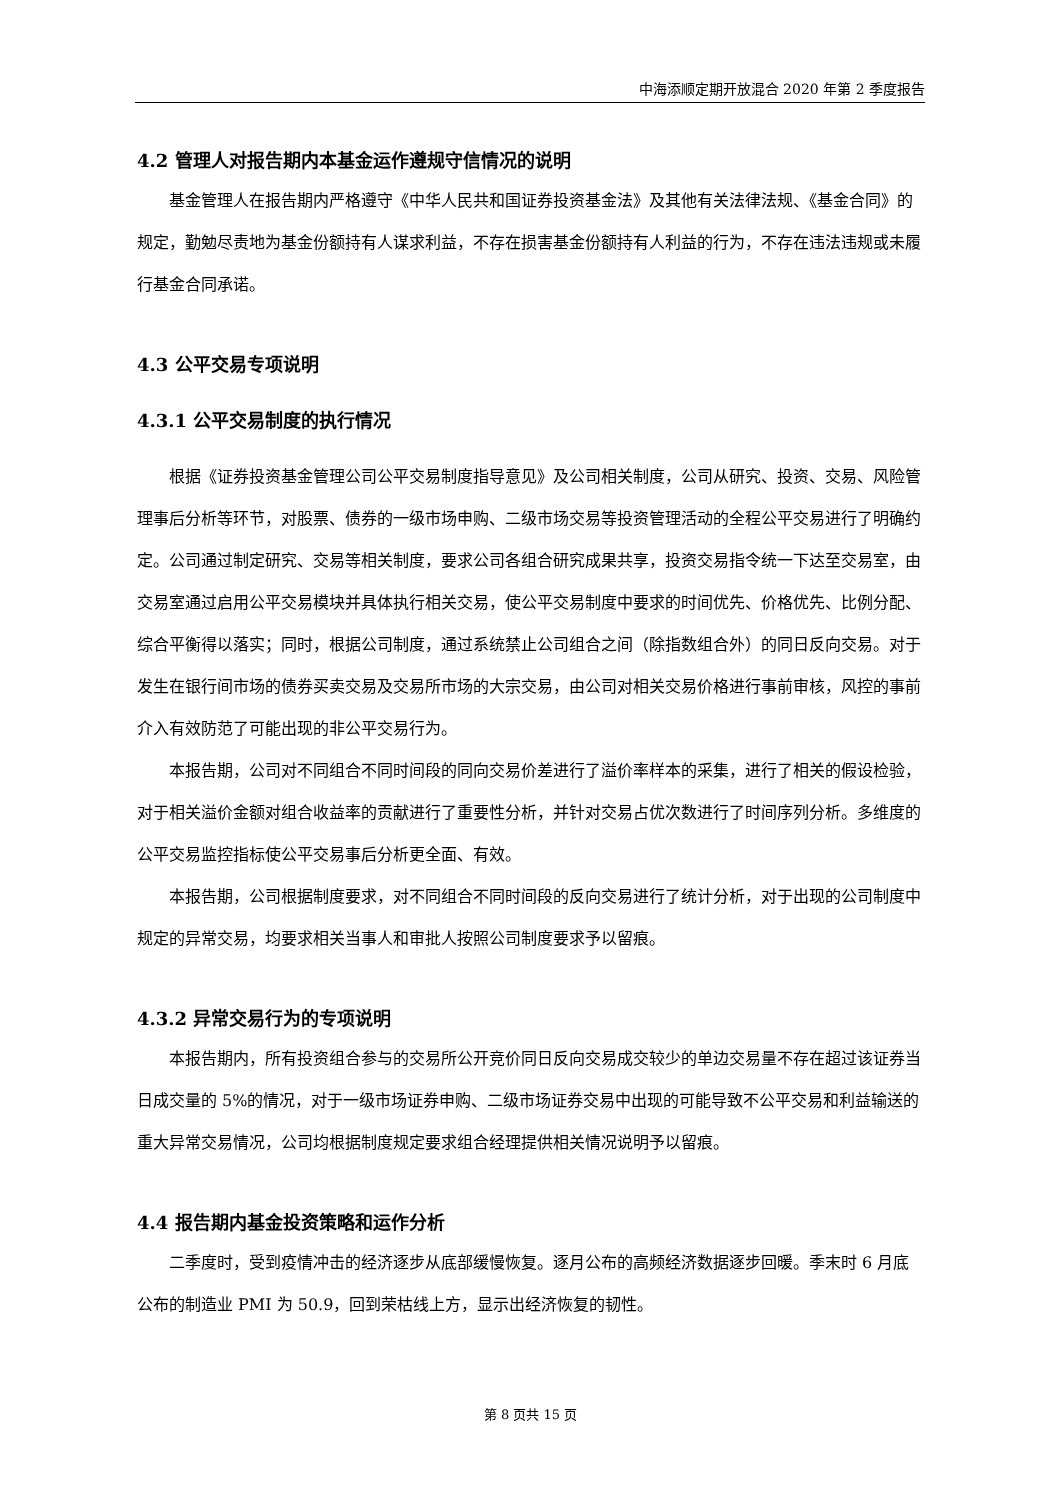中海添顺定期开放混合 2020 年第 2 季度报告
4.2 管理人对报告期内本基金运作遵规守信情况的说明
基金管理人在报告期内严格遵守《中华人民共和国证券投资基金法》及其他有关法律法规、《基金合同》的规定，勤勉尽责地为基金份额持有人谋求利益，不存在损害基金份额持有人利益的行为，不存在违法违规或未履行基金合同承诺。
4.3 公平交易专项说明
4.3.1 公平交易制度的执行情况
根据《证券投资基金管理公司公平交易制度指导意见》及公司相关制度，公司从研究、投资、交易、风险管理事后分析等环节，对股票、债券的一级市场申购、二级市场交易等投资管理活动的全程公平交易进行了明确约定。公司通过制定研究、交易等相关制度，要求公司各组合研究成果共享，投资交易指令统一下达至交易室，由交易室通过启用公平交易模块并具体执行相关交易，使公平交易制度中要求的时间优先、价格优先、比例分配、综合平衡得以落实；同时，根据公司制度，通过系统禁止公司组合之间（除指数组合外）的同日反向交易。对于发生在银行间市场的债券买卖交易及交易所市场的大宗交易，由公司对相关交易价格进行事前审核，风控的事前介入有效防范了可能出现的非公平交易行为。
本报告期，公司对不同组合不同时间段的同向交易价差进行了溢价率样本的采集，进行了相关的假设检验，对于相关溢价金额对组合收益率的贡献进行了重要性分析，并针对交易占优次数进行了时间序列分析。多维度的公平交易监控指标使公平交易事后分析更全面、有效。
本报告期，公司根据制度要求，对不同组合不同时间段的反向交易进行了统计分析，对于出现的公司制度中规定的异常交易，均要求相关当事人和审批人按照公司制度要求予以留痕。
4.3.2 异常交易行为的专项说明
本报告期内，所有投资组合参与的交易所公开竞价同日反向交易成交较少的单边交易量不存在超过该证券当日成交量的 5%的情况，对于一级市场证券申购、二级市场证券交易中出现的可能导致不公平交易和利益输送的重大异常交易情况，公司均根据制度规定要求组合经理提供相关情况说明予以留痕。
4.4 报告期内基金投资策略和运作分析
二季度时，受到疫情冲击的经济逐步从底部缓慢恢复。逐月公布的高频经济数据逐步回暖。季末时 6 月底公布的制造业 PMI 为 50.9，回到荣枯线上方，显示出经济恢复的韧性。
第 8 页共 15 页